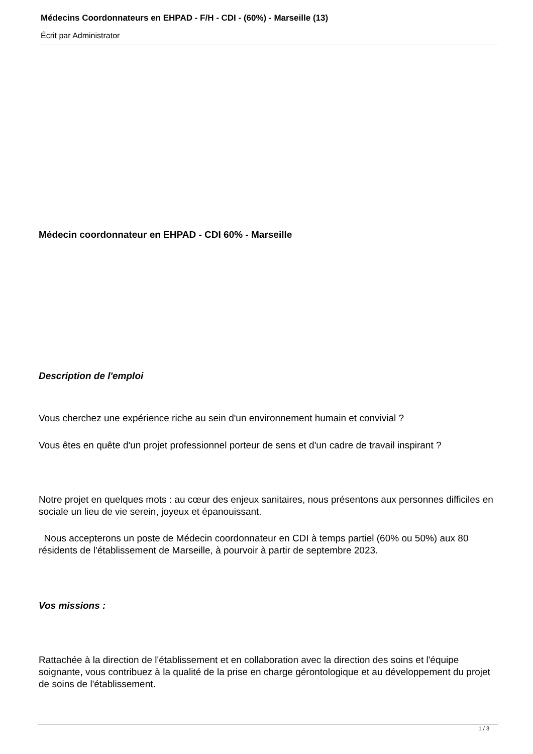Médecins Coordonnateurs en EHPAD - F/H - CDI - (60%) - Marseille (13)
Écrit par Administrator
Médecin coordonnateur en EHPAD - CDI 60% - Marseille
Description de l'emploi
Vous cherchez une expérience riche au sein d'un environnement humain et convivial ?
Vous êtes en quête d'un projet professionnel porteur de sens et d'un cadre de travail inspirant ?
Notre projet en quelques mots : au cœur des enjeux sanitaires, nous présentons aux personnes difficiles en sociale un lieu de vie serein, joyeux et épanouissant.
Nous accepterons un poste de Médecin coordonnateur en CDI à temps partiel (60% ou 50%) aux 80 résidents de l'établissement de Marseille, à pourvoir à partir de septembre 2023.
Vos missions :
Rattachée à la direction de l'établissement et en collaboration avec la direction des soins et l'équipe soignante, vous contribuez à la qualité de la prise en charge gérontologique et au développement du projet de soins de l'établissement.
1 / 3